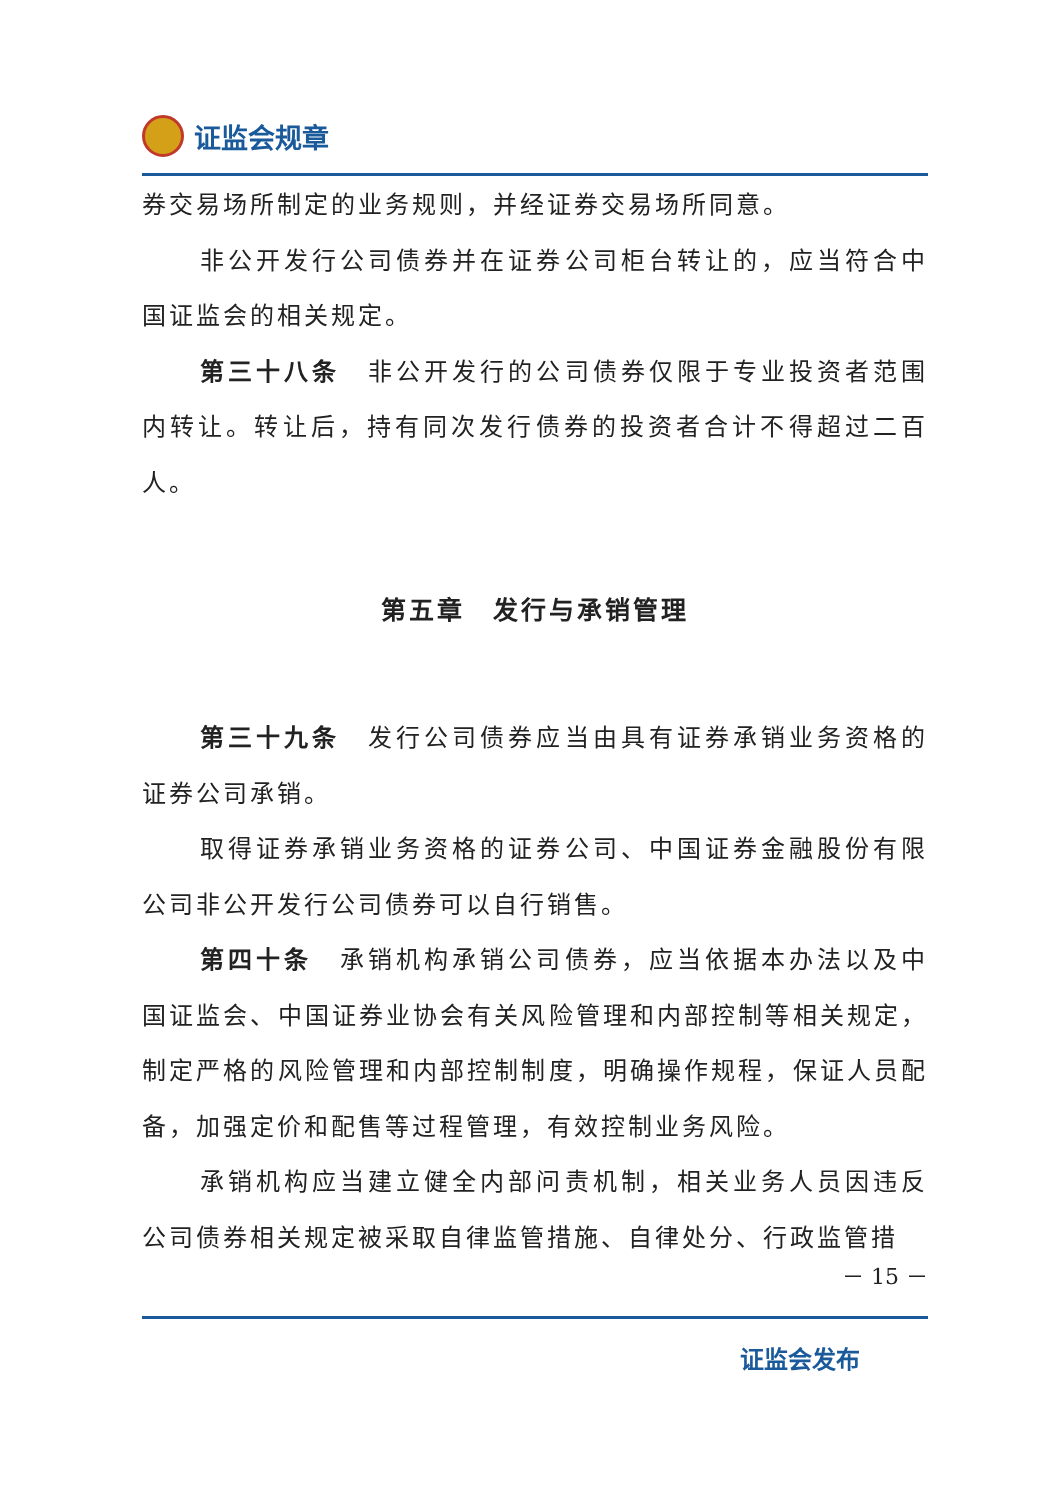证监会规章
券交易场所制定的业务规则，并经证券交易场所同意。
非公开发行公司债券并在证券公司柜台转让的，应当符合中国证监会的相关规定。
第三十八条　非公开发行的公司债券仅限于专业投资者范围内转让。转让后，持有同次发行债券的投资者合计不得超过二百人。
第五章　发行与承销管理
第三十九条　发行公司债券应当由具有证券承销业务资格的证券公司承销。
取得证券承销业务资格的证券公司、中国证券金融股份有限公司非公开发行公司债券可以自行销售。
第四十条　承销机构承销公司债券，应当依据本办法以及中国证监会、中国证券业协会有关风险管理和内部控制等相关规定，制定严格的风险管理和内部控制制度，明确操作规程，保证人员配备，加强定价和配售等过程管理，有效控制业务风险。
承销机构应当建立健全内部问责机制，相关业务人员因违反公司债券相关规定被采取自律监管措施、自律处分、行政监管措
－ 15 －
证监会发布